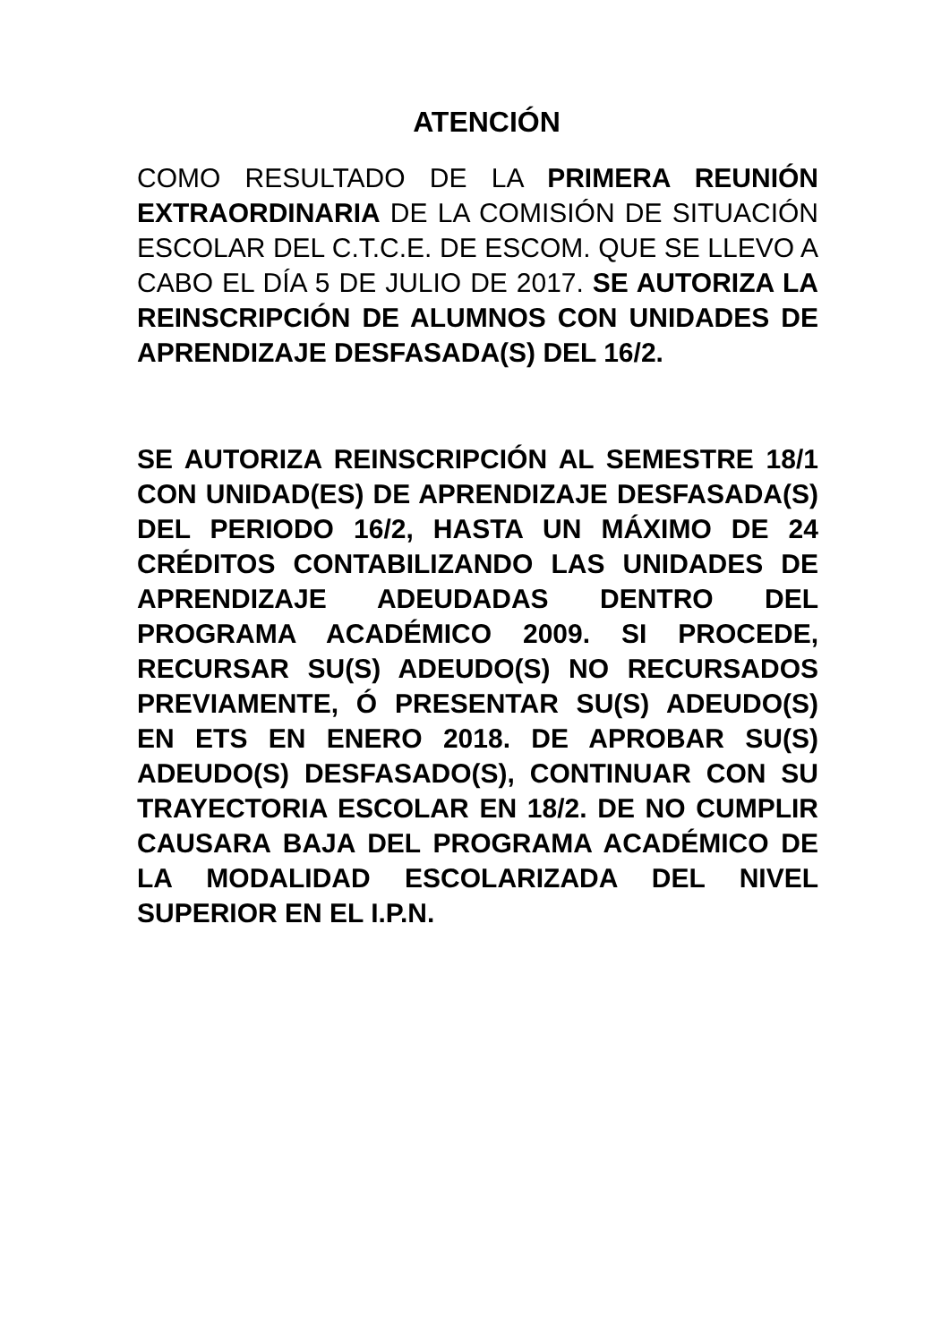ATENCIÓN
COMO RESULTADO DE LA PRIMERA REUNIÓN EXTRAORDINARIA DE LA COMISIÓN DE SITUACIÓN ESCOLAR DEL C.T.C.E. DE ESCOM. QUE SE LLEVO A CABO EL DÍA 5 DE JULIO DE 2017. SE AUTORIZA LA REINSCRIPCIÓN DE ALUMNOS CON UNIDADES DE APRENDIZAJE DESFASADA(S) DEL 16/2.
SE AUTORIZA REINSCRIPCIÓN AL SEMESTRE 18/1 CON UNIDAD(ES) DE APRENDIZAJE DESFASADA(S) DEL PERIODO 16/2, HASTA UN MÁXIMO DE 24 CRÉDITOS CONTABILIZANDO LAS UNIDADES DE APRENDIZAJE ADEUDADAS DENTRO DEL PROGRAMA ACADÉMICO 2009. SI PROCEDE, RECURSAR SU(S) ADEUDO(S) NO RECURSADOS PREVIAMENTE, Ó PRESENTAR SU(S) ADEUDO(S) EN ETS EN ENERO 2018. DE APROBAR SU(S) ADEUDO(S) DESFASADO(S), CONTINUAR CON SU TRAYECTORIA ESCOLAR EN 18/2. DE NO CUMPLIR CAUSARA BAJA DEL PROGRAMA ACADÉMICO DE LA MODALIDAD ESCOLARIZADA DEL NIVEL SUPERIOR EN EL I.P.N.